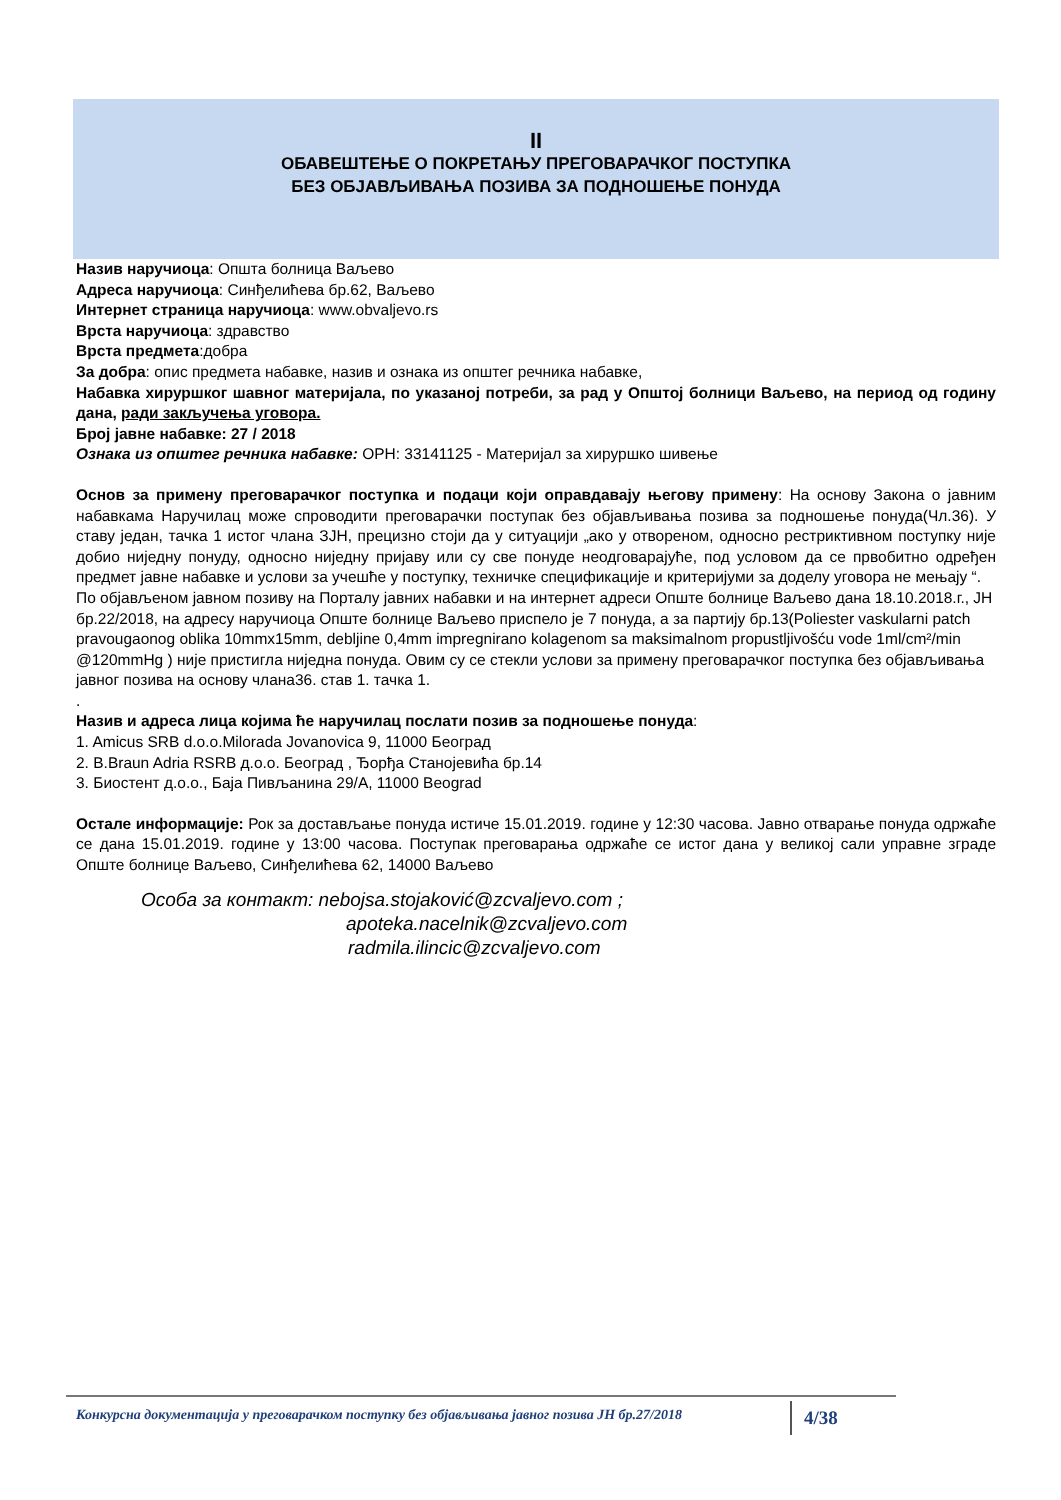II
ОБАВЕШТЕЊЕ О ПОКРЕТАЊУ ПРЕГОВАРАЧКОГ ПОСТУПКА
БЕЗ ОБЈАВЉИВАЊА ПОЗИВА ЗА ПОДНОШЕЊЕ ПОНУДА
Назив наручиоца: Општа болница Ваљево
Адреса наручиоца: Синђелићева бр.62, Ваљево
Интернет страница наручиоца: www.obvaljevo.rs
Врста наручиоца: здравство
Врста предмета:добра
За добра: опис предмета набавке, назив и ознака из општег речника набавке,
Набавка хируршког шавног материјала, по указаној потреби, за рад у Општој болници Ваљево, на период од годину дана, ради закључења уговора.
Број јавне набавке: 27 / 2018
Ознака из општег речника набавке: ОРН: 33141125 - Материјал за хируршко шивење
Основ за примену преговарачког поступка и подаци који оправдавају његову примену: На основу Закона о јавним набавкама Наручилац може спроводити преговарачки поступак без објављивања позива за подношење понуда(Чл.36). У ставу један, тачка 1 истог члана ЗЈН, прецизно стоји да у ситуацији „ако у отвореном, односно рестриктивном поступку није добио ниједну понуду, односно ниједну пријаву или су све понуде неодговарајуће, под условом да се првобитно одређен предмет јавне набавке и услови за учешће у поступку, техничке спецификације и критеријуми за доделу уговора не мењају “.
По објављеном јавном позиву на Порталу јавних набавки и на интернет адреси Опште болнице Ваљево дана 18.10.2018.г., ЈН бр.22/2018, на адресу наручиоца Опште болнице Ваљево приспело је 7 понуда, а за партију бр.13(Poliester vaskularni patch pravougaonog oblika 10mmx15mm, debljine 0,4mm impregnirano kolagenom sa maksimalnom propustljivošću vode 1ml/cm²/min @120mmHg ) није пристигла ниједна понуда. Овим су се стекли услови за примену преговарачког поступка без објављивања јавног позива на основу члана36. став 1. тачка 1.
.
Назив и адреса лица којима ће наручилац послати позив за подношење понуда:
1. Amicus SRB d.o.o.Milorada Jovanovica 9, 11000 Београд
2. B.Braun Adria RSRB д.о.о. Београд , Ђорђа Станојевића бр.14
3. Биостент д.о.о., Баја Пивљанина 29/А, 11000 Beograd
Остале информације: Рок за достављање понуда истиче 15.01.2019. године у 12:30 часова. Јавно отварање понуда одржаће се дана 15.01.2019. године у 13:00 часова. Поступак преговарања одржаће се истог дана у великој сали управне зграде Опште болнице Ваљево, Синђелићева 62, 14000 Ваљево
Особа за контакт: nebojsa.stojaković@zcvaljevo.com ;
apoteka.nacelnik@zcvaljevo.com
radmila.ilincic@zcvaljevo.com
Конкурсна документација у преговарачком поступку без објављивања јавног позива ЈН бр.27/2018
4/38